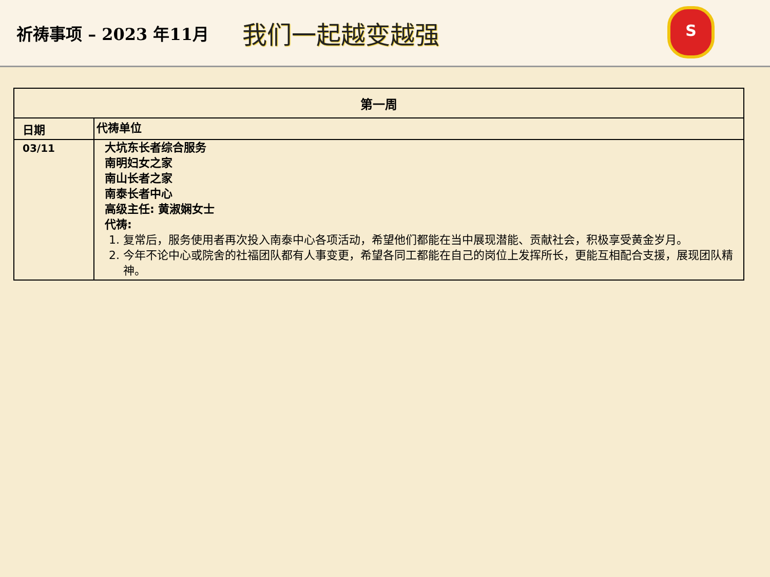祈祷事项 – 2023 年11月
我们一起越变越强
S
| 第一周 | |
| --- | --- |
| 日期 | 代祷单位 |
| 03/11 | 大坑东长者综合服务 南明妇女之家 南山长者之家 南泰长者中心 高级主任: 黄淑娴女士 代祷: 1. 复常后，服务使用者再次投入南泰中心各项活动，希望他们都能在当中展现潜能、贡献社会，积极享受黄金岁月。 2. 今年不论中心或院舍的社福团队都有人事变更，希望各同工都能在自己的岗位上发挥所长，更能互相配合支援，展现团队精神。 |